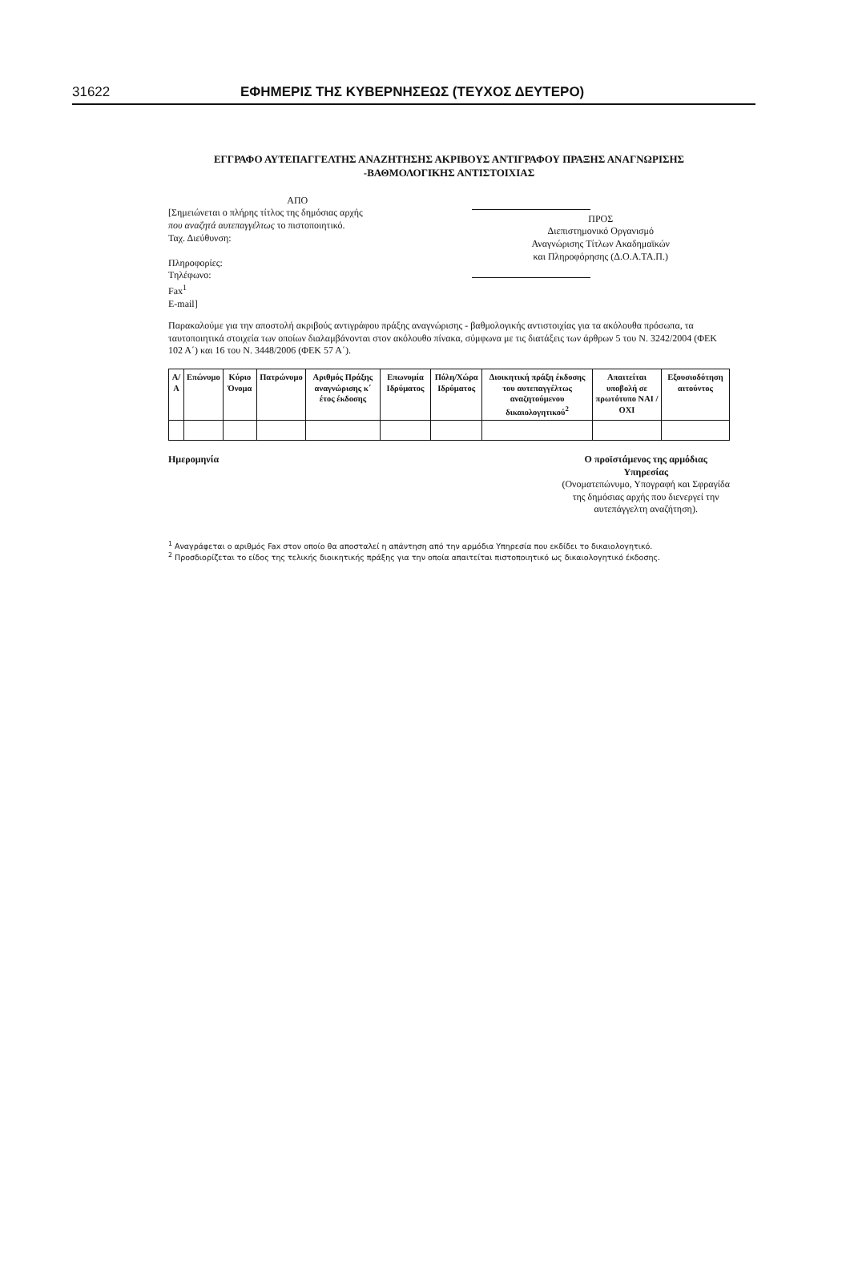31622 ΕΦΗΜΕΡΙΣ ΤΗΣ ΚΥΒΕΡΝΗΣΕΩΣ (ΤΕΥΧΟΣ ΔΕΥΤΕΡΟ)
ΕΓΓΡΑΦΟ ΑΥΤΕΠΑΓΓΕΛΤΗΣ ΑΝΑΖΗΤΗΣΗΣ ΑΚΡΙΒΟΥΣ ΑΝΤΙΓΡΑΦΟΥ ΠΡΑΞΗΣ ΑΝΑΓΝΩΡΙΣΗΣ -ΒΑΘΜΟΛΟΓΙΚΗΣ ΑΝΤΙΣΤΟΙΧΙΑΣ
ΑΠΟ
[Σημειώνεται ο πλήρης τίτλος της δημόσιας αρχής
που αναζητά αυτεπαγγέλτως το πιστοποιητικό.
Ταχ. Διεύθυνση:
Πληροφορίες:
Τηλέφωνο:
Fax<sup>1</sup>
E-mail]
ΠΡΟΣ
Διεπιστημονικό Οργανισμό
Αναγνώρισης Τίτλων Ακαδημαϊκών
και Πληροφόρησης (Δ.Ο.Α.ΤΑ.Π.)
Παρακαλούμε για την αποστολή ακριβούς αντιγράφου πράξης αναγνώρισης - βαθμολογικής αντιστοιχίας για τα ακόλουθα πρόσωπα, τα ταυτοποιητικά στοιχεία των οποίων διαλαμβάνονται στον ακόλουθο πίνακα, σύμφωνα με τις διατάξεις των άρθρων 5 του Ν. 3242/2004 (ΦΕΚ 102 Α΄) και 16 του Ν. 3448/2006 (ΦΕΚ 57 Α΄).
| Α/Α | Επώνυμο | Κύριο Όνομα | Πατρώνυμο | Αριθμός Πράξης αναγνώρισης κ΄ έτος έκδοσης | Επωνυμία Ιδρύματος | Πόλη/Χώρα Ιδρύματος | Διοικητική πράξη έκδοσης του αυτεπαγγέλτως αναζητούμενου δικαιολογητικού<sup>2</sup> | Απαιτείται υποβολή σε πρωτότυπο ΝΑΙ / ΟΧΙ | Εξουσιοδότηση αιτούντος |
| --- | --- | --- | --- | --- | --- | --- | --- | --- | --- |
Ημερομηνία Ο προϊστάμενος της αρμόδιας
Υπηρεσίας
(Ονοματεπώνυμο, Υπογραφή και Σφραγίδα
της δημόσιας αρχής που διενεργεί την
αυτεπάγγελτη αναζήτηση).
<sup>1</sup> Αναγράφεται ο αριθμός Fax στον οποίο θα αποσταλεί η απάντηση από την αρμόδια Υπηρεσία που εκδίδει το δικαιολογητικό.
<sup>2</sup> Προσδιορίζεται το είδος της τελικής διοικητικής πράξης για την οποία απαιτείται πιστοποιητικό ως δικαιολογητικό έκδοσης.